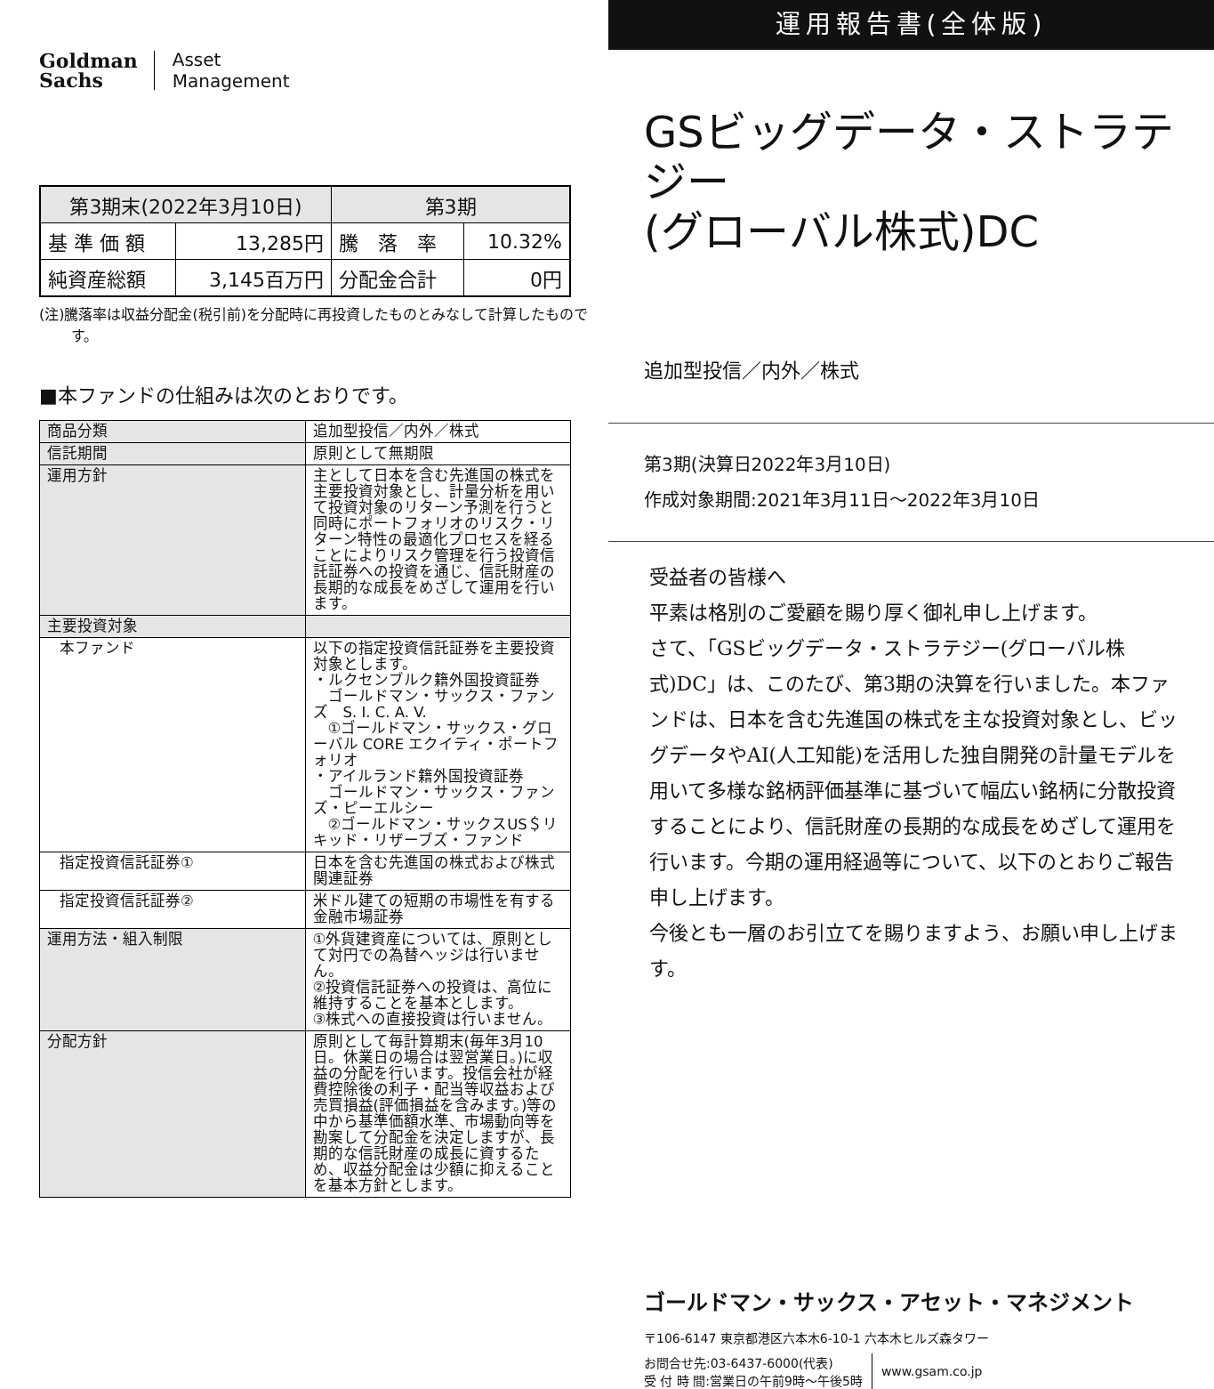Goldman
Sachs
Asset
Management
| 第3期末(2022年3月10日) | | 第3期 | |
| --- | --- | --- | --- |
| 基 準 価 額 | 13,285円 | 騰 落 率 | 10.32% |
| 純資産総額 | 3,145百万円 | 分配金合計 | 0円 |
(注)騰落率は収益分配金(税引前)を分配時に再投資したものとみなして計算したものです。
■本ファンドの仕組みは次のとおりです。
| 商品分類 | 追加型投信／内外／株式 |
| 信託期間 | 原則として無期限 |
| 運用方針 | 主として日本を含む先進国の株式を主要投資対象とし、計量分析を用いて投資対象のリターン予測を行うと同時にポートフォリオのリスク・リターン特性の最適化プロセスを経ることによりリスク管理を行う投資信託証券への投資を通じ、信託財産の長期的な成長をめざして運用を行います。 |
| 主要投資対象 | |
| 本ファンド | 以下の指定投資信託証券を主要投資対象とします。 ・ルクセンブルク籍外国投資証券 ゴールドマン・サックス・ファンズ S. I. C. A. V. ①ゴールドマン・サックス・グローバル CORE エクイティ・ポートフォリオ ・アイルランド籍外国投資証券 ゴールドマン・サックス・ファンズ・ピーエルシー ②ゴールドマン・サックスUS＄リキッド・リザーブズ・ファンド |
| 指定投資信託証券① | 日本を含む先進国の株式および株式関連証券 |
| 指定投資信託証券② | 米ドル建ての短期の市場性を有する金融市場証券 |
| 運用方法・組入制限 | ①外貨建資産については、原則として対円での為替ヘッジは行いません。 ②投資信託証券への投資は、高位に維持することを基本とします。 ③株式への直接投資は行いません。 |
| 分配方針 | 原則として毎計算期末(毎年3月10日。休業日の場合は翌営業日。)に収益の分配を行います。投信会社が経費控除後の利子・配当等収益および売買損益(評価損益を含みます。)等の中から基準価額水準、市場動向等を勘案して分配金を決定しますが、長期的な信託財産の成長に資するため、収益分配金は少額に抑えることを基本方針とします。 |
運用報告書(全体版)
GSビッグデータ・ストラテジー
(グローバル株式)DC
追加型投信／内外／株式
第3期(決算日2022年3月10日)
作成対象期間:2021年3月11日～2022年3月10日
受益者の皆様へ
平素は格別のご愛顧を賜り厚く御礼申し上げます。
さて、「GSビッグデータ・ストラテジー(グローバル株式)DC」は、このたび、第3期の決算を行いました。本ファンドは、日本を含む先進国の株式を主な投資対象とし、ビッグデータやAI(人工知能)を活用した独自開発の計量モデルを用いて多様な銘柄評価基準に基づいて幅広い銘柄に分散投資することにより、信託財産の長期的な成長をめざして運用を行います。今期の運用経過等について、以下のとおりご報告申し上げます。
今後とも一層のお引立てを賜りますよう、お願い申し上げます。
ゴールドマン・サックス・アセット・マネジメント
〒106-6147 東京都港区六本木6-10-1 六本木ヒルズ森タワー
お問合せ先:03-6437-6000(代表)
受 付 時 間:営業日の午前9時～午後5時
www.gsam.co.jp